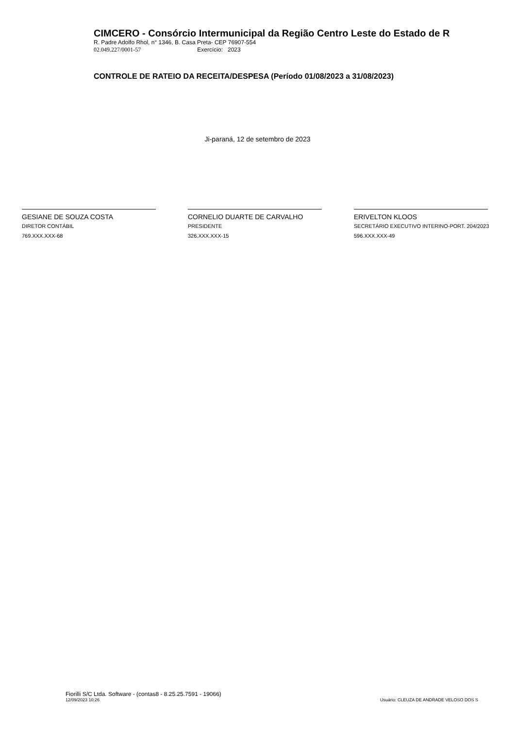CIMCERO - Consórcio Intermunicipal da Região Centro Leste do Estado de R
R. Padre Adolfo Rhol, n° 1346, B. Casa Preta- CEP 76907-554
02.049.227/0001-57 Exercício: 2023
CONTROLE DE RATEIO DA RECEITA/DESPESA (Período 01/08/2023 a 31/08/2023)
Ji-paraná, 12 de setembro de 2023
GESIANE DE SOUZA COSTA
DIRETOR CONTÁBIL
769.XXX.XXX-68
CORNELIO DUARTE DE CARVALHO
PRESIDENTE
326.XXX.XXX-15
ERIVELTON KLOOS
SECRETÁRIO EXECUTIVO INTERINO-PORT. 204/2023
596.XXX.XXX-49
Fiorilli S/C Ltda. Software - (contas8 - 8.25.25.7591 - 19066)
12/09/2023 10:26
Usuário: CLEUZA DE ANDRADE VELOSO DOS S